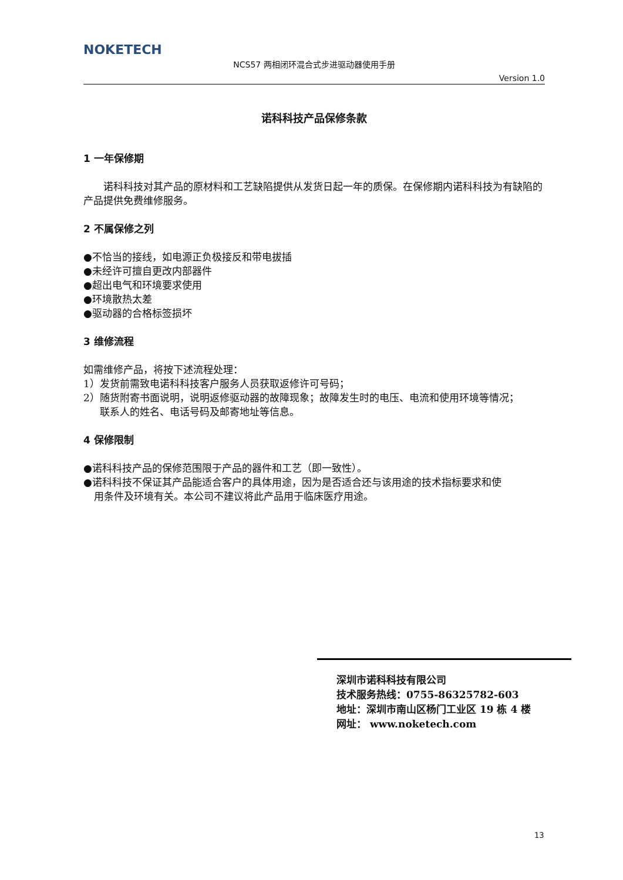NOKETECH
NCS57 两相闭环混合式步进驱动器使用手册
Version 1.0
诺科科技产品保修条款
1 一年保修期
  诺科科技对其产品的原材料和工艺缺陷提供从发货日起一年的质保。在保修期内诺科科技为有缺陷的产品提供免费维修服务。
2 不属保修之列
●不恰当的接线，如电源正负极接反和带电拔插
●未经许可擅自更改内部器件
●超出电气和环境要求使用
●环境散热太差
●驱动器的合格标签损坏
3 维修流程
如需维修产品，将按下述流程处理：
1）发货前需致电诺科科技客户服务人员获取返修许可号码；
2）随货附寄书面说明，说明返修驱动器的故障现象；故障发生时的电压、电流和使用环境等情况；
联系人的姓名、电话号码及邮寄地址等信息。
4 保修限制
●诺科科技产品的保修范围限于产品的器件和工艺（即一致性）。
●诺科科技不保证其产品能适合客户的具体用途，因为是否适合还与该用途的技术指标要求和使
用条件及环境有关。本公司不建议将此产品用于临床医疗用途。
深圳市诺科科技有限公司
技术服务热线：0755-86325782-603
地址：深圳市南山区杨门工业区 19 栋 4 楼
网址： www.noketech.com
13